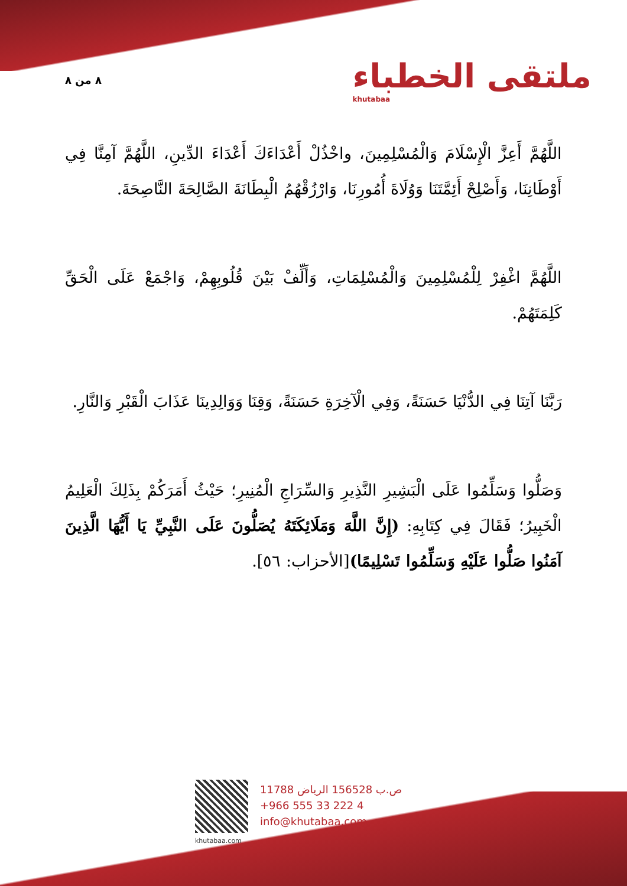٨ من ٨
ملتقى الخطباء
khutabaa
اللَّهُمَّ أَعِزَّ الْإِسْلَامَ وَالْمُسْلِمِينَ، واخْذُلْ أَعْدَاءَكَ أَعْدَاءَ الدِّينِ، اللَّهُمَّ آمِنَّا فِي أَوْطَانِنَا، وَأَصْلِحْ أَئِمَّتَنَا وَوُلَاةَ أُمُورِنَا، وَارْزُقْهُمُ الْبِطَانَةَ الصَّالِحَةَ النَّاصِحَةَ.
اللَّهُمَّ اغْفِرْ لِلْمُسْلِمِينَ وَالْمُسْلِمَاتِ، وَأَلِّفْ بَيْنَ قُلُوبِهِمْ، وَاجْمَعْ عَلَى الْحَقِّ كَلِمَتَهُمْ.
رَبَّنَا آتِنَا فِي الدُّنْيَا حَسَنَةً، وَفِي الْآخِرَةِ حَسَنَةً، وَقِنَا وَوَالِدِينَا عَذَابَ الْقَبْرِ وَالنَّارِ.
وَصَلُّوا وَسَلِّمُوا عَلَى الْبَشِيرِ النَّذِيرِ وَالسِّرَاجِ الْمُنِيرِ؛ حَيْثُ أَمَرَكُمْ بِذَلِكَ الْعَلِيمُ الْخَبِيرُ؛ فَقَالَ فِي كِتَابِهِ: (إِنَّ اللَّهَ وَمَلَائِكَتَهُ يُصَلُّونَ عَلَى النَّبِيِّ يَا أَيُّهَا الَّذِينَ آمَنُوا صَلُّوا عَلَيْهِ وَسَلِّمُوا تَسْلِيمًا)[الأحزاب: ٥٦].
khutabaa.com
ص.ب 156528 الرياض 11788
+966 555 33 222 4
info@khutabaa.com